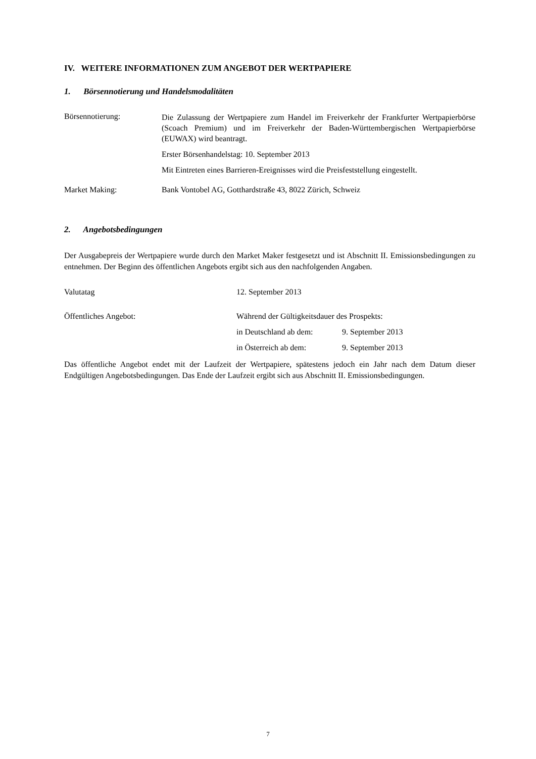IV. WEITERE INFORMATIONEN ZUM ANGEBOT DER WERTPAPIERE
1. Börsennotierung und Handelsmodalitäten
Börsennotierung:
Die Zulassung der Wertpapiere zum Handel im Freiverkehr der Frankfurter Wertpapierbörse (Scoach Premium) und im Freiverkehr der Baden-Württembergischen Wertpapierbörse (EUWAX) wird beantragt.
Erster Börsenhandelstag: 10. September 2013
Mit Eintreten eines Barrieren-Ereignisses wird die Preisfeststellung eingestellt.
Market Making: Bank Vontobel AG, Gotthardstraße 43, 8022 Zürich, Schweiz
2. Angebotsbedingungen
Der Ausgabepreis der Wertpapiere wurde durch den Market Maker festgesetzt und ist Abschnitt II. Emissionsbedingungen zu entnehmen. Der Beginn des öffentlichen Angebots ergibt sich aus den nachfolgenden Angaben.
Valutatag 12. September 2013
Öffentliches Angebot: Während der Gültigkeitsdauer des Prospekts:
in Deutschland ab dem: 9. September 2013
in Österreich ab dem: 9. September 2013
Das öffentliche Angebot endet mit der Laufzeit der Wertpapiere, spätestens jedoch ein Jahr nach dem Datum dieser Endgültigen Angebotsbedingungen. Das Ende der Laufzeit ergibt sich aus Abschnitt II. Emissionsbedingungen.
7